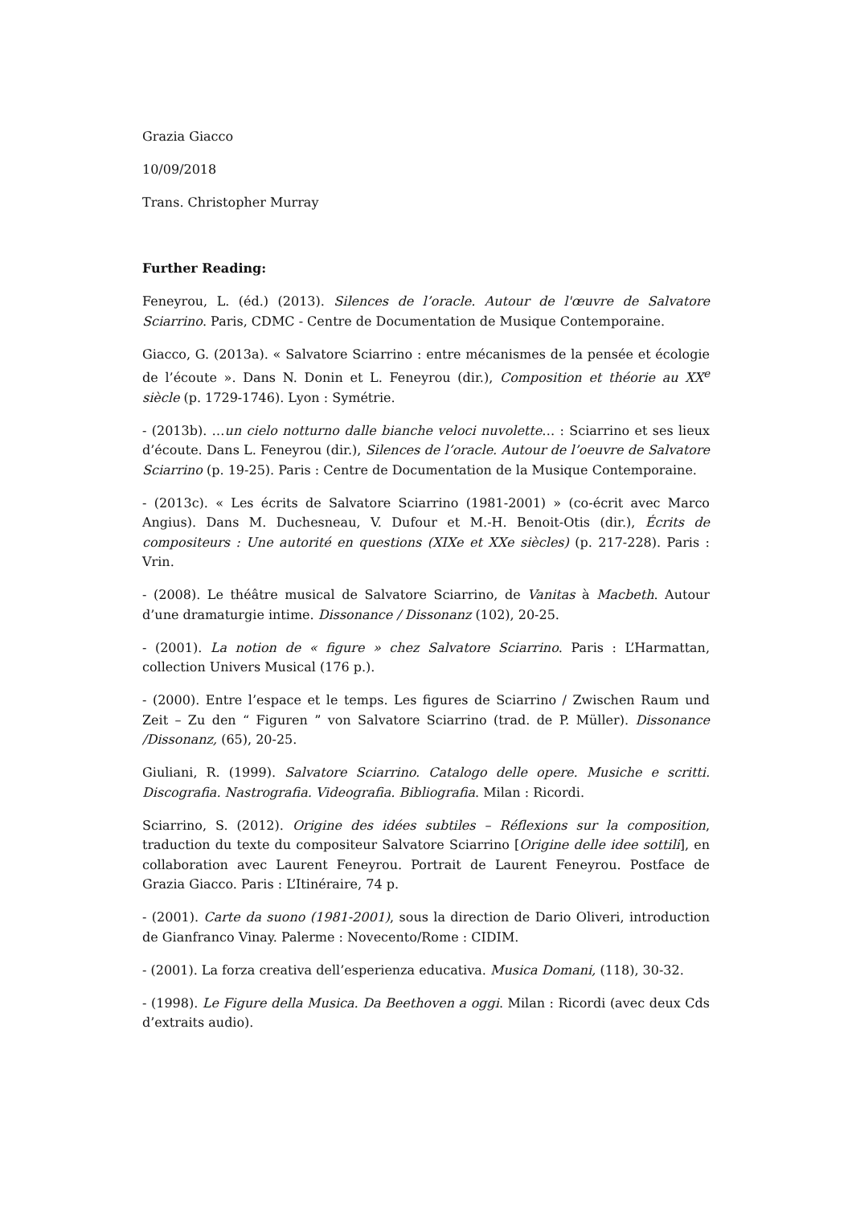Grazia Giacco
10/09/2018
Trans. Christopher Murray
Further Reading:
Feneyrou, L. (éd.) (2013). Silences de l’oracle. Autour de l'œuvre de Salvatore Sciarrino. Paris, CDMC - Centre de Documentation de Musique Contemporaine.
Giacco, G. (2013a). « Salvatore Sciarrino : entre mécanismes de la pensée et écologie de l’écoute ». Dans N. Donin et L. Feneyrou (dir.), Composition et théorie au XX<sup>e</sup> siècle (p. 1729-1746). Lyon : Symétrie.
- (2013b). …un cielo notturno dalle bianche veloci nuvolette… : Sciarrino et ses lieux d’écoute. Dans L. Feneyrou (dir.), Silences de l’oracle. Autour de l’oeuvre de Salvatore Sciarrino (p. 19-25). Paris : Centre de Documentation de la Musique Contemporaine.
- (2013c). « Les écrits de Salvatore Sciarrino (1981-2001) » (co-écrit avec Marco Angius). Dans M. Duchesneau, V. Dufour et M.-H. Benoit-Otis (dir.), Écrits de compositeurs : Une autorité en questions (XIXe et XXe siècles) (p. 217-228). Paris : Vrin.
- (2008). Le théâtre musical de Salvatore Sciarrino, de Vanitas à Macbeth. Autour d’une dramaturgie intime. Dissonance / Dissonanz (102), 20-25.
- (2001). La notion de « figure » chez Salvatore Sciarrino. Paris : L’Harmattan, collection Univers Musical (176 p.).
- (2000). Entre l’espace et le temps. Les figures de Sciarrino / Zwischen Raum und Zeit – Zu den “ Figuren ” von Salvatore Sciarrino (trad. de P. Müller). Dissonance /Dissonanz, (65), 20-25.
Giuliani, R. (1999). Salvatore Sciarrino. Catalogo delle opere. Musiche e scritti. Discografia. Nastrografia. Videografia. Bibliografia. Milan : Ricordi.
Sciarrino, S. (2012). Origine des idées subtiles – Réflexions sur la composition, traduction du texte du compositeur Salvatore Sciarrino [Origine delle idee sottili], en collaboration avec Laurent Feneyrou. Portrait de Laurent Feneyrou. Postface de Grazia Giacco. Paris : L’Itinéraire, 74 p.
- (2001). Carte da suono (1981-2001), sous la direction de Dario Oliveri, introduction de Gianfranco Vinay. Palerme : Novecento/Rome : CIDIM.
- (2001). La forza creativa dell’esperienza educativa. Musica Domani, (118), 30-32.
- (1998). Le Figure della Musica. Da Beethoven a oggi. Milan : Ricordi (avec deux Cds d’extraits audio).